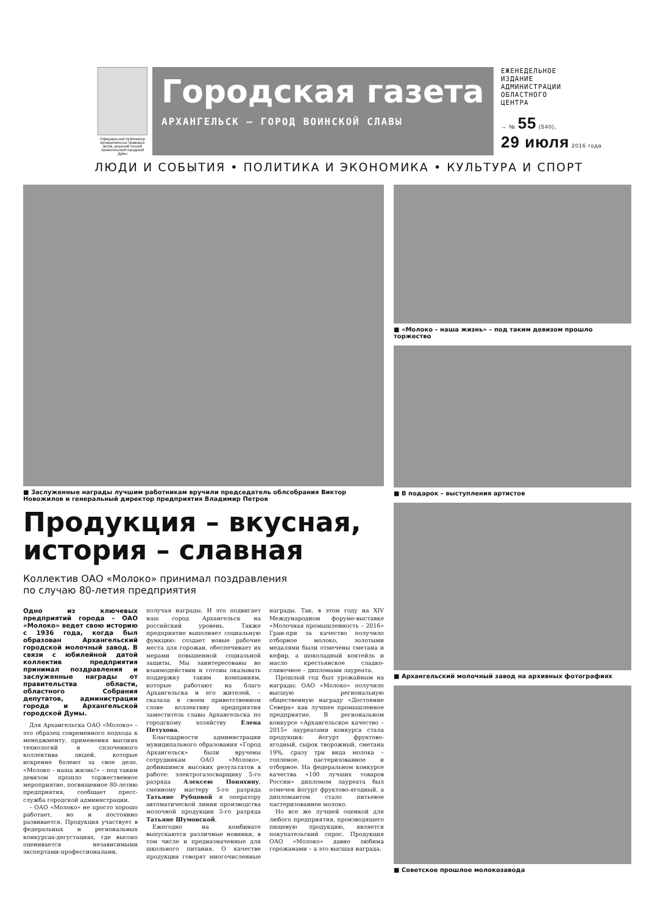Официальный публикатор муниципальных правовых актов, решений сессий Архангельской городской Думы
Городская газета
АРХАНГЕЛЬСК – ГОРОД ВОИНСКОЙ СЛАВЫ
ЕЖЕНЕДЕЛЬНОЕ
ИЗДАНИЕ
АДМИНИСТРАЦИИ
ОБЛАСТНОГО
ЦЕНТРА
→ № 55 (540),
29 июля 2016 года
ЛЮДИ И СОБЫТИЯ • ПОЛИТИКА И ЭКОНОМИКА • КУЛЬТУРА И СПОРТ
■ Заслуженные награды лучшим работникам вручили председатель облсобрания Виктор Новожилов и генеральный директор предприятия Владимир Петров
Продукция – вкусная, история – славная
Коллектив ОАО «Молоко» принимал поздравления
по случаю 80-летия предприятия
Одно из ключевых предприятий города – ОАО «Молоко» ведет свою историю с 1936 года, когда был образован Архангельский городской молочный завод. В связи с юбилейной датой коллектив предприятия принимал поздравления и заслуженные награды от правительства области, областного Собрания депутатов, администрации города и Архангельской городской Думы.
Для Архангельска ОАО «Молоко» – это образец современного подхода к менеджменту, применения высоких технологий и сплоченного коллектива людей, которые искренне болеют за свое дело. «Молоко – наша жизнь!» – под таким девизом прошло торжественное мероприятие, посвященное 80-летию предприятия, сообщает пресс-служба городской администрации.
– ОАО «Молоко» не просто хорошо работает, но и постоянно развивается. Продукция участвует в федеральных и региональных конкурсах-дегустациях, где высоко оценивается независимыми экспертами-профессионалами, получая награды. И это подвигает наш город Архангельск на российский уровень. Также предприятие выполняет социальную функцию: создает новые рабочие места для горожан, обеспечивает их мерами повышенной социальной защиты. Мы заинтересованы во взаимодействии и готовы оказывать поддержку таким компаниям, которые работают на благо Архангельска и его жителей, – сказала в своем приветственном слове коллективу предприятия заместитель главы Архангельска по городскому хозяйству Елена Петухова.
Благодарности администрации муниципального образования «Город Архангельск» были вручены сотрудникам ОАО «Молоко», добившимся высоких результатов в работе: электрогазосварщику 5-го разряда Алексею Поняхину, сменному мастеру 5-го разряда Татьяне Рубцовой и оператору автоматической линии производства молочной продукции 5-го разряда Татьяне Шумовской.
Ежегодно на комбинате выпускаются различные новинки, в том числе и предназначенные для школьного питания. О качестве продукции говорят многочисленные награды. Так, в этом году на XIV Международном форуме-выставке «Молочная промышленность – 2016» Гран-при за качество получило отборное молоко, золотыми медалями были отмечены сметана и кефир, а шоколадный коктейль и масло крестьянское сладко-сливочное – дипломами лауреата.
Прошлый год был урожайным на награды: ОАО «Молоко» получило высшую региональную общественную награду «Достояние Севера» как лучшее промышленное предприятие. В региональном конкурсе «Архангельское качество – 2015» лауреатами конкурса стала продукция: йогурт фруктово-ягодный, сырок творожный, сметана 19%, сразу три вида молока – топленое, пастеризованное и отборное. На федеральном конкурсе качества «100 лучших товаров России» дипломом лауреата был отмечен йогурт фруктово-ягодный, а дипломантом стало питьевое пастеризованное молоко.
Но все же лучшей оценкой для любого предприятия, производящего пищевую продукцию, является покупательский спрос. Продукция ОАО «Молоко» давно любима горожанами – а это высшая награда.
■ «Молоко – наша жизнь» – под таким девизом прошло торжество
■ В подарок – выступления артистов
■ Архангельский молочный завод на архивных фотографиях
■ Советское прошлое молокозавода